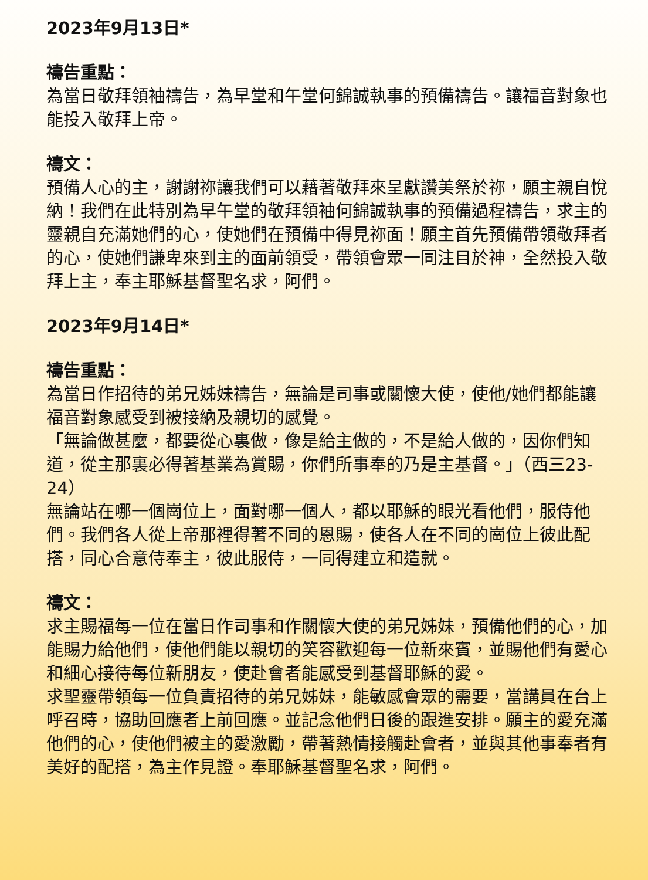2023年9月13日*
禱告重點：
為當日敬拜領袖禱告，為早堂和午堂何錦誠執事的預備禱告。讓福音對象也能投入敬拜上帝。
禱文：
預備人心的主，謝謝祢讓我們可以藉著敬拜來呈獻讚美祭於祢，願主親自悅納！我們在此特別為早午堂的敬拜領袖何錦誠執事的預備過程禱告，求主的靈親自充滿她們的心，使她們在預備中得見祢面！願主首先預備帶領敬拜者的心，使她們謙卑來到主的面前領受，帶領會眾一同注目於神，全然投入敬拜上主，奉主耶穌基督聖名求，阿們。
2023年9月14日*
禱告重點：
為當日作招待的弟兄姊妹禱告，無論是司事或關懷大使，使他/她們都能讓福音對象感受到被接納及親切的感覺。
「無論做甚麼，都要從心裏做，像是給主做的，不是給人做的，因你們知道，從主那裏必得著基業為賞賜，你們所事奉的乃是主基督。」（西三23-24）
無論站在哪一個崗位上，面對哪一個人，都以耶穌的眼光看他們，服侍他們。我們各人從上帝那裡得著不同的恩賜，使各人在不同的崗位上彼此配搭，同心合意侍奉主，彼此服侍，一同得建立和造就。
禱文：
求主賜福每一位在當日作司事和作關懷大使的弟兄姊妹，預備他們的心，加能賜力給他們，使他們能以親切的笑容歡迎每一位新來賓，並賜他們有愛心和細心接待每位新朋友，使赴會者能感受到基督耶穌的愛。
求聖靈帶領每一位負責招待的弟兄姊妹，能敏感會眾的需要，當講員在台上呼召時，協助回應者上前回應。並記念他們日後的跟進安排。願主的愛充滿他們的心，使他們被主的愛激勵，帶著熱情接觸赴會者，並與其他事奉者有美好的配搭，為主作見證。奉耶穌基督聖名求，阿們。